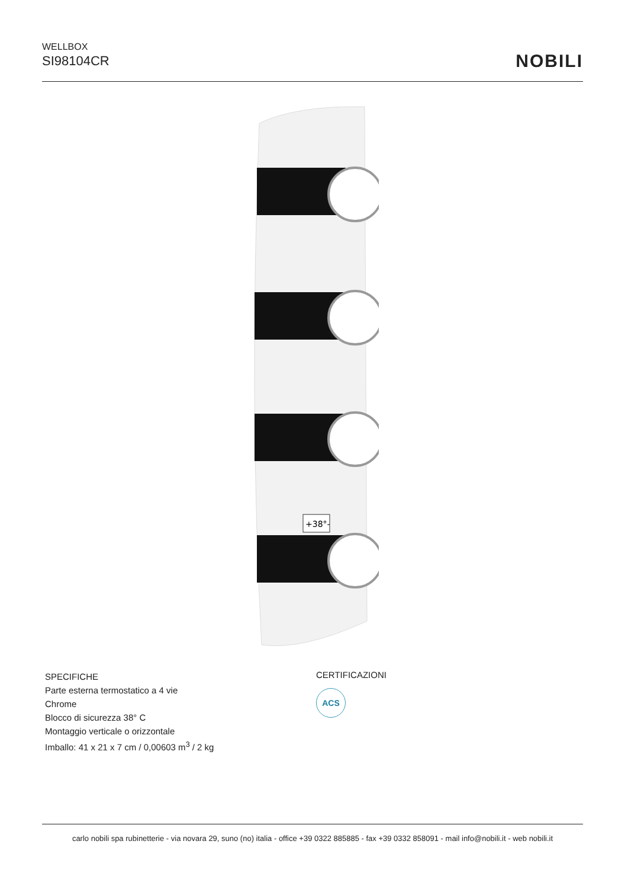WELLBOX
SI98104CR
NOBILI
+38°-
SPECIFICHE
Parte esterna termostatico a 4 vie
Chrome
Blocco di sicurezza 38° C
Montaggio verticale o orizzontale
Imballo: 41 x 21 x 7 cm / 0,00603 m<sup>3</sup> / 2 kg
CERTIFICAZIONI
ACS
carlo nobili spa rubinetterie - via novara 29, suno (no) italia - office +39 0322 885885 - fax +39 0332 858091 - mail info@nobili.it - web nobili.it